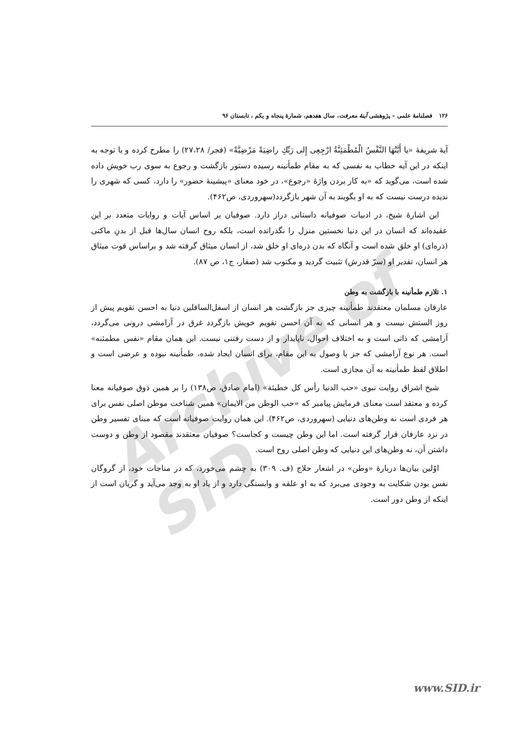Archive of SID
۱۲۶ فصلنامهٔ علمی – پژوهشی آینهٔ معرفت، سال هفدهم، شمارهٔ پنجاه و یکم ، تابستان ۹۶
آیهٔ شریفهٔ «یا أَیَّتُهَا النَّفْسُ الْمُطْمَئِنَّةُ ارْجِعِی إِلی رَبِّكِ راضِیَةً مَرْضِیَّةً» (فجر/ ۲۷،۲۸) را مطرح کرده و با توجه به اینکه در این آیه خطاب به نفسی که به مقام طمأنینه رسیده دستور بازگشت و رجوع به سوی رب خویش داده شده است، می‌گوید که «به کار بردن واژهٔ «رجوع»، در خود معنای «پیشینهٔ حضور» را دارد، کسی که شهری را ندیده درست نیست که به او بگویند به آن شهر بازگردد(سهروردی، ص۴۶۲).
این اشارهٔ شیخ، در ادبیات صوفیانه داستانی دراز دارد. صوفیان بر اساس آیات و روایات متعدد بر این عقیده‌اند که انسان در این دنیا نخستین منزل را نگذرانده است، بلکه روح انسان سال‌ها قبل از بدنِ ماکتی (ذره‌ای) او خلق شده است و آنگاه که بدن ذره‌ای او خلق شد، از انسان میثاق گرفته شد و براساس قوت میثاق هر انسان، تقدیر او (سرّ قدرش) تثبیت گردید و مکتوب شد (صفار، ج۱، ص ۸۷).
۱. تلازم طمأنینه با بازگشت به وطن
عارفان مسلمان معتقدند طمأنینه چیزی جز بازگشت هر انسان از اسفل‌السافلین دنیا به احسن تقویم پیش از روز الستش نیست و هر انسانی که به آن احسن تقویم خویش بازگردد غرق در آرامشی درونی می‌گردد، آرامشی که ذاتی است و به اختلاف احوال، ناپایدار و از دست رفتنی نیست. این همان مقام «نفس مطمئنه» است. هر نوع آرامشی که جز با وصول به این مقام، برای انسان ایجاد شده، طمأنینه نبوده و عرضی است و اطلاق لفظ طمأنینه به آن مجازی است.
شیخ اشراق روایت نبوی «حب الدنیا رأس کل خطیئة» (امام صادق، ص۱۳۸) را بر همین ذوق صوفیانه معنا کرده و معتقد است معنای فرمایش پیامبر که «حب الوطن من الایمان» همین شناخت موطن اصلی نفس برای هر فردی است نه وطن‌های دنیایی (سهروردی، ص۴۶۲). این همان روایت صوفیانه است که مبنای تفسیر وطن در نزد عارفان قرار گرفته است. اما این وطن چیست و کجاست؟ صوفیان معتقدند مقصود از وطن و دوست داشتن آن، نه وطن‌های این دنیایی که وطن اصلی روح است.
اوّلین بیان‌ها دربارهٔ «وطن» در اشعار حلاج (ف. ۳۰۹) به چشم می‌خورد، که در مناجات خود، از گروگان نفس بودن شکایت به وجودی می‌برد که به او علقه و وابستگی دارد و از یاد او به وجد می‌آید و گریان است از اینکه از وطن دور است.
www.SID.ir